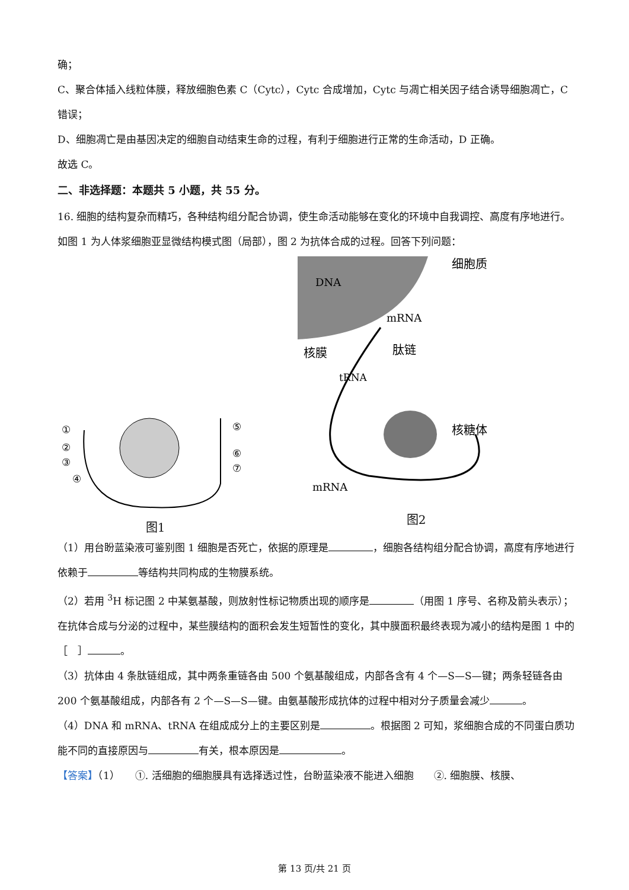确；
C、聚合体插入线粒体膜，释放细胞色素 C（Cytc），Cytc 合成增加，Cytc 与凋亡相关因子结合诱导细胞凋亡，C 错误；
D、细胞凋亡是由基因决定的细胞自动结束生命的过程，有利于细胞进行正常的生命活动，D 正确。
故选 C。
二、非选择题：本题共 5 小题，共 55 分。
16. 细胞的结构复杂而精巧，各种结构组分配合协调，使生命活动能够在变化的环境中自我调控、高度有序地进行。如图 1 为人体浆细胞亚显微结构模式图（局部），图 2 为抗体合成的过程。回答下列问题：
①
②
③
④
⑤
⑥
⑦
图1
DNA
mRNA
细胞质
核膜
肽链
tRNA
核糖体
mRNA
图2
（1）用台盼蓝染液可鉴别图 1 细胞是否死亡，依据的原理是 ，细胞各结构组分配合协调，高度有序地进行依赖于 等结构共同构成的生物膜系统。
（2）若用 <sup>3</sup>H 标记图 2 中某氨基酸，则放射性标记物质出现的顺序是 （用图 1 序号、名称及箭头表示）；在抗体合成与分泌的过程中，某些膜结构的面积会发生短暂性的变化，其中膜面积最终表现为减小的结构是图 1 中的［　］ 。
（3）抗体由 4 条肽链组成，其中两条重链各由 500 个氨基酸组成，内部各含有 4 个—S—S—键；两条轻链各由 200 个氨基酸组成，内部各有 2 个—S—S—键。由氨基酸形成抗体的过程中相对分子质量会减少 。
（4）DNA 和 mRNA、tRNA 在组成成分上的主要区别是 。根据图 2 可知，浆细胞合成的不同蛋白质功能不同的直接原因与 有关，根本原因是 。
【答案】（1）　　①. 活细胞的细胞膜具有选择透过性，台盼蓝染液不能进入细胞　　②. 细胞膜、核膜、
第 13 页/共 21 页